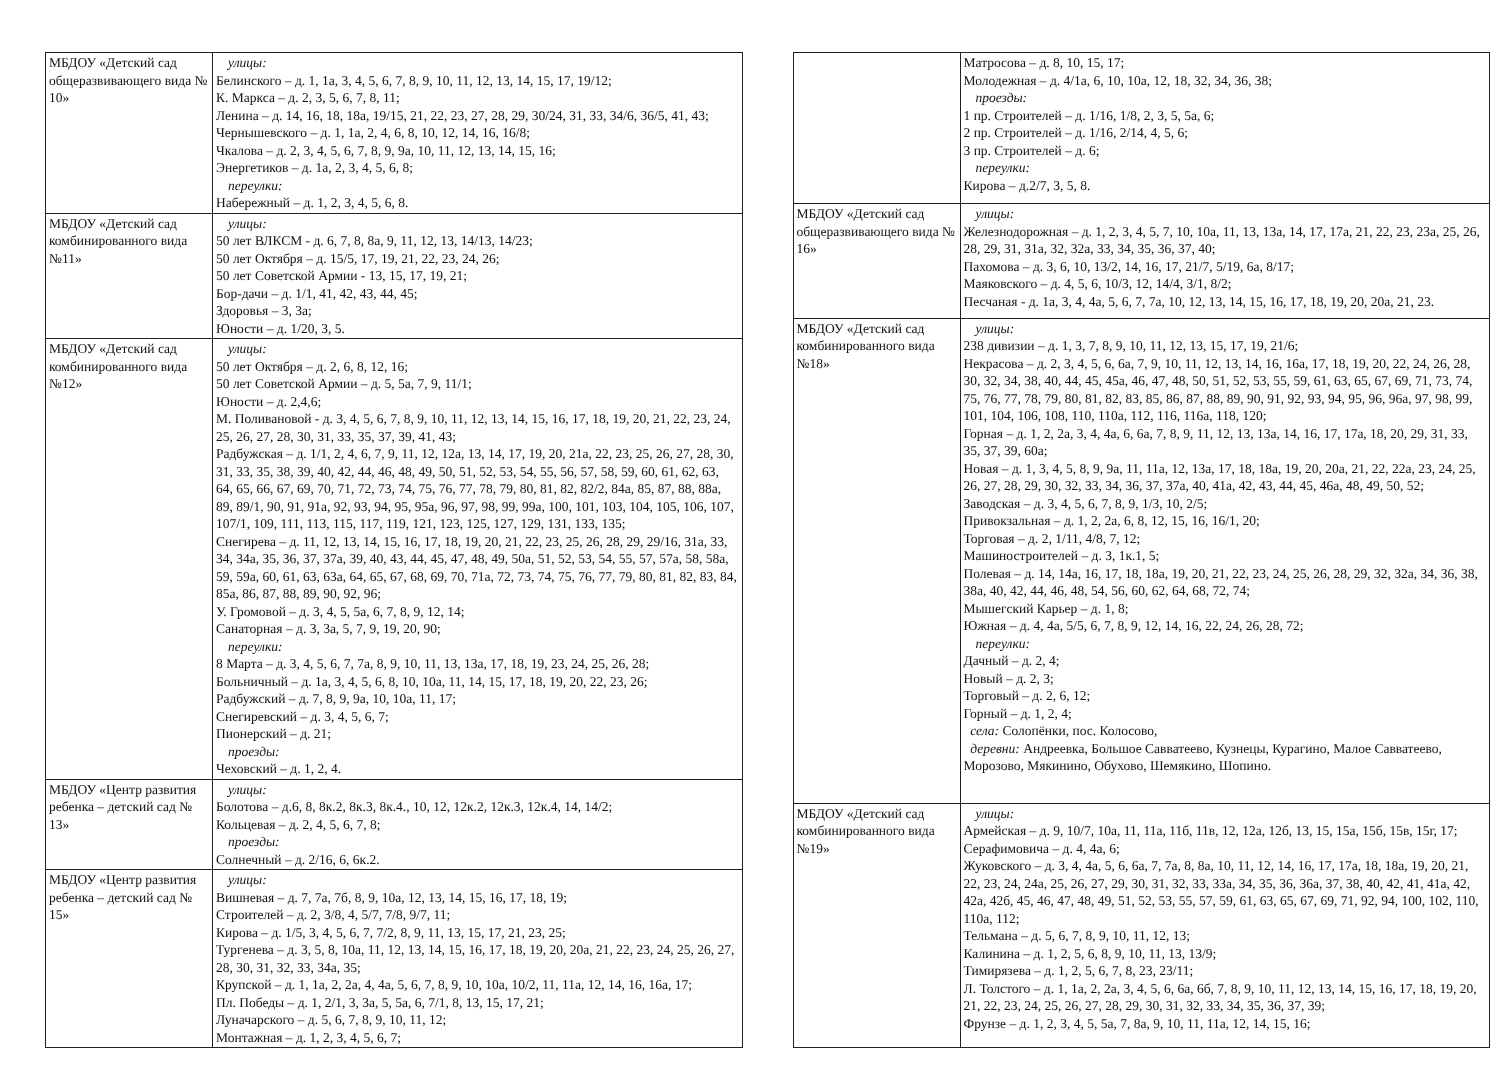| МБДОУ «Детский сад общеразвивающего вида № 10» | улицы: Белинского – д. 1, 1а, 3, 4, 5, 6, 7, 8, 9, 10, 11, 12, 13, 14, 15, 17, 19/12; К. Маркса – д. 2, 3, 5, 6, 7, 8, 11; Ленина – д. 14, 16, 18, 18а, 19/15, 21, 22, 23, 27, 28, 29, 30/24, 31, 33, 34/6, 36/5, 41, 43; Чернышевского – д. 1, 1а, 2, 4, 6, 8, 10, 12, 14, 16, 16/8; Чкалова – д. 2, 3, 4, 5, 6, 7, 8, 9, 9а, 10, 11, 12, 13, 14, 15, 16; Энергетиков – д. 1а, 2, 3, 4, 5, 6, 8; переулки: Набережный – д. 1, 2, 3, 4, 5, 6, 8. |
| МБДОУ «Детский сад комбинированного вида №11» | улицы: 50 лет ВЛКСМ - д. 6, 7, 8, 8а, 9, 11, 12, 13, 14/13, 14/23; 50 лет Октября – д. 15/5, 17, 19, 21, 22, 23, 24, 26; 50 лет Советской Армии - 13, 15, 17, 19, 21; Бор-дачи – д. 1/1, 41, 42, 43, 44, 45; Здоровья – 3, 3а; Юности – д. 1/20, 3, 5. |
| МБДОУ «Детский сад комбинированного вида №12» | улицы: 50 лет Октября – д. 2, 6, 8, 12, 16; 50 лет Советской Армии – д. 5, 5а, 7, 9, 11/1; Юности – д. 2,4,6; М. Поливановой - д. 3, 4, 5, 6, 7, 8, 9, 10, 11, 12, 13, 14, 15, 16, 17, 18, 19, 20, 21, 22, 23, 24, 25, 26, 27, 28, 30, 31, 33, 35, 37, 39, 41, 43; Радбужская – д. 1/1, 2, 4, 6, 7, 9, 11, 12, 12а, 13, 14, 17, 19, 20, 21а, 22, 23, 25, 26, 27, 28, 30, 31, 33, 35, 38, 39, 40, 42, 44, 46, 48, 49, 50, 51, 52, 53, 54, 55, 56, 57, 58, 59, 60, 61, 62, 63, 64, 65, 66, 67, 69, 70, 71, 72, 73, 74, 75, 76, 77, 78, 79, 80, 81, 82, 82/2, 84а, 85, 87, 88, 88а, 89, 89/1, 90, 91, 91а, 92, 93, 94, 95, 95а, 96, 97, 98, 99, 99а, 100, 101, 103, 104, 105, 106, 107, 107/1, 109, 111, 113, 115, 117, 119, 121, 123, 125, 127, 129, 131, 133, 135; Снегирева – д. 11, 12, 13, 14, 15, 16, 17, 18, 19, 20, 21, 22, 23, 25, 26, 28, 29, 29/16, 31а, 33, 34, 34а, 35, 36, 37, 37а, 39, 40, 43, 44, 45, 47, 48, 49, 50а, 51, 52, 53, 54, 55, 57, 57а, 58, 58а, 59, 59а, 60, 61, 63, 63а, 64, 65, 67, 68, 69, 70, 71а, 72, 73, 74, 75, 76, 77, 79, 80, 81, 82, 83, 84, 85а, 86, 87, 88, 89, 90, 92, 96; У. Громовой – д. 3, 4, 5, 5а, 6, 7, 8, 9, 12, 14; Санаторная – д. 3, 3а, 5, 7, 9, 19, 20, 90; переулки: 8 Марта – д. 3, 4, 5, 6, 7, 7а, 8, 9, 10, 11, 13, 13а, 17, 18, 19, 23, 24, 25, 26, 28; Больничный – д. 1а, 3, 4, 5, 6, 8, 10, 10а, 11, 14, 15, 17, 18, 19, 20, 22, 23, 26; Радбужский – д. 7, 8, 9, 9а, 10, 10а, 11, 17; Снегиревский – д. 3, 4, 5, 6, 7; Пионерский – д. 21; проезды: Чеховский – д. 1, 2, 4. |
| МБДОУ «Центр развития ребенка – детский сад № 13» | улицы: Болотова – д.6, 8, 8к.2, 8к.3, 8к.4., 10, 12, 12к.2, 12к.3, 12к.4, 14, 14/2; Кольцевая – д. 2, 4, 5, 6, 7, 8; проезды: Солнечный – д. 2/16, 6, 6к.2. |
| МБДОУ «Центр развития ребенка – детский сад № 15» | улицы: Вишневая – д. 7, 7а, 7б, 8, 9, 10а, 12, 13, 14, 15, 16, 17, 18, 19; Строителей – д. 2, 3/8, 4, 5/7, 7/8, 9/7, 11; Кирова – д. 1/5, 3, 4, 5, 6, 7, 7/2, 8, 9, 11, 13, 15, 17, 21, 23, 25; Тургенева – д. 3, 5, 8, 10а, 11, 12, 13, 14, 15, 16, 17, 18, 19, 20, 20а, 21, 22, 23, 24, 25, 26, 27, 28, 30, 31, 32, 33, 34а, 35; Крупской – д. 1, 1а, 2, 2а, 4, 4а, 5, 6, 7, 8, 9, 10, 10а, 10/2, 11, 11а, 12, 14, 16, 16а, 17; Пл. Победы – д. 1, 2/1, 3, 3а, 5, 5а, 6, 7/1, 8, 13, 15, 17, 21; Луначарского – д. 5, 6, 7, 8, 9, 10, 11, 12; Монтажная – д. 1, 2, 3, 4, 5, 6, 7; |
| | Матросова – д. 8, 10, 15, 17; Молодежная – д. 4/1а, 6, 10, 10а, 12, 18, 32, 34, 36, 38; проезды: 1 пр. Строителей – д. 1/16, 1/8, 2, 3, 5, 5а, 6; 2 пр. Строителей – д. 1/16, 2/14, 4, 5, 6; 3 пр. Строителей – д. 6; переулки: Кирова – д.2/7, 3, 5, 8. |
| МБДОУ «Детский сад общеразвивающего вида № 16» | улицы: Железнодорожная – д. 1, 2, 3, 4, 5, 7, 10, 10а, 11, 13, 13а, 14, 17, 17а, 21, 22, 23, 23а, 25, 26, 28, 29, 31, 31а, 32, 32а, 33, 34, 35, 36, 37, 40; Пахомова – д. 3, 6, 10, 13/2, 14, 16, 17, 21/7, 5/19, 6а, 8/17; Маяковского – д. 4, 5, 6, 10/3, 12, 14/4, 3/1, 8/2; Песчаная - д. 1а, 3, 4, 4а, 5, 6, 7, 7а, 10, 12, 13, 14, 15, 16, 17, 18, 19, 20, 20а, 21, 23. |
| МБДОУ «Детский сад комбинированного вида №18» | улицы: 238 дивизии – д. 1, 3, 7, 8, 9, 10, 11, 12, 13, 15, 17, 19, 21/6; Некрасова – д. 2, 3, 4, 5, 6, 6а, 7, 9, 10, 11, 12, 13, 14, 16, 16а, 17, 18, 19, 20, 22, 24, 26, 28, 30, 32, 34, 38, 40, 44, 45, 45а, 46, 47, 48, 50, 51, 52, 53, 55, 59, 61, 63, 65, 67, 69, 71, 73, 74, 75, 76, 77, 78, 79, 80, 81, 82, 83, 85, 86, 87, 88, 89, 90, 91, 92, 93, 94, 95, 96, 96а, 97, 98, 99, 101, 104, 106, 108, 110, 110а, 112, 116, 116а, 118, 120; Горная – д. 1, 2, 2а, 3, 4, 4а, 6, 6а, 7, 8, 9, 11, 12, 13, 13а, 14, 16, 17, 17а, 18, 20, 29, 31, 33, 35, 37, 39, 60а; Новая – д. 1, 3, 4, 5, 8, 9, 9а, 11, 11а, 12, 13а, 17, 18, 18а, 19, 20, 20а, 21, 22, 22а, 23, 24, 25, 26, 27, 28, 29, 30, 32, 33, 34, 36, 37, 37а, 40, 41а, 42, 43, 44, 45, 46а, 48, 49, 50, 52; Заводская – д. 3, 4, 5, 6, 7, 8, 9, 1/3, 10, 2/5; Привокзальная – д. 1, 2, 2а, 6, 8, 12, 15, 16, 16/1, 20; Торговая – д. 2, 1/11, 4/8, 7, 12; Машиностроителей – д. 3, 1к.1, 5; Полевая – д. 14, 14а, 16, 17, 18, 18а, 19, 20, 21, 22, 23, 24, 25, 26, 28, 29, 32, 32а, 34, 36, 38, 38а, 40, 42, 44, 46, 48, 54, 56, 60, 62, 64, 68, 72, 74; Мышегский Карьер – д. 1, 8; Южная – д. 4, 4а, 5/5, 6, 7, 8, 9, 12, 14, 16, 22, 24, 26, 28, 72; переулки: Дачный – д. 2, 4; Новый – д. 2, 3; Торговый – д. 2, 6, 12; Горный – д. 1, 2, 4; села: Солопёнки, пос. Колосово, деревни: Андреевка, Большое Савватеево, Кузнецы, Курагино, Малое Савватеево, Морозово, Мякинино, Обухово, Шемякино, Шопино. |
| МБДОУ «Детский сад комбинированного вида №19» | улицы: Армейская – д. 9, 10/7, 10а, 11, 11а, 11б, 11в, 12, 12а, 12б, 13, 15, 15а, 15б, 15в, 15г, 17; Серафимовича – д. 4, 4а, 6; Жуковского – д. 3, 4, 4а, 5, 6, 6а, 7, 7а, 8, 8а, 10, 11, 12, 14, 16, 17, 17а, 18, 18а, 19, 20, 21, 22, 23, 24, 24а, 25, 26, 27, 29, 30, 31, 32, 33, 33а, 34, 35, 36, 36а, 37, 38, 40, 42, 41, 41а, 42, 42а, 42б, 45, 46, 47, 48, 49, 51, 52, 53, 55, 57, 59, 61, 63, 65, 67, 69, 71, 92, 94, 100, 102, 110, 110а, 112; Тельмана – д. 5, 6, 7, 8, 9, 10, 11, 12, 13; Калинина – д. 1, 2, 5, 6, 8, 9, 10, 11, 13, 13/9; Тимирязева – д. 1, 2, 5, 6, 7, 8, 23, 23/11; Л. Толстого – д. 1, 1а, 2, 2а, 3, 4, 5, 6, 6а, 6б, 7, 8, 9, 10, 11, 12, 13, 14, 15, 16, 17, 18, 19, 20, 21, 22, 23, 24, 25, 26, 27, 28, 29, 30, 31, 32, 33, 34, 35, 36, 37, 39; Фрунзе – д. 1, 2, 3, 4, 5, 5а, 7, 8а, 9, 10, 11, 11а, 12, 14, 15, 16; |